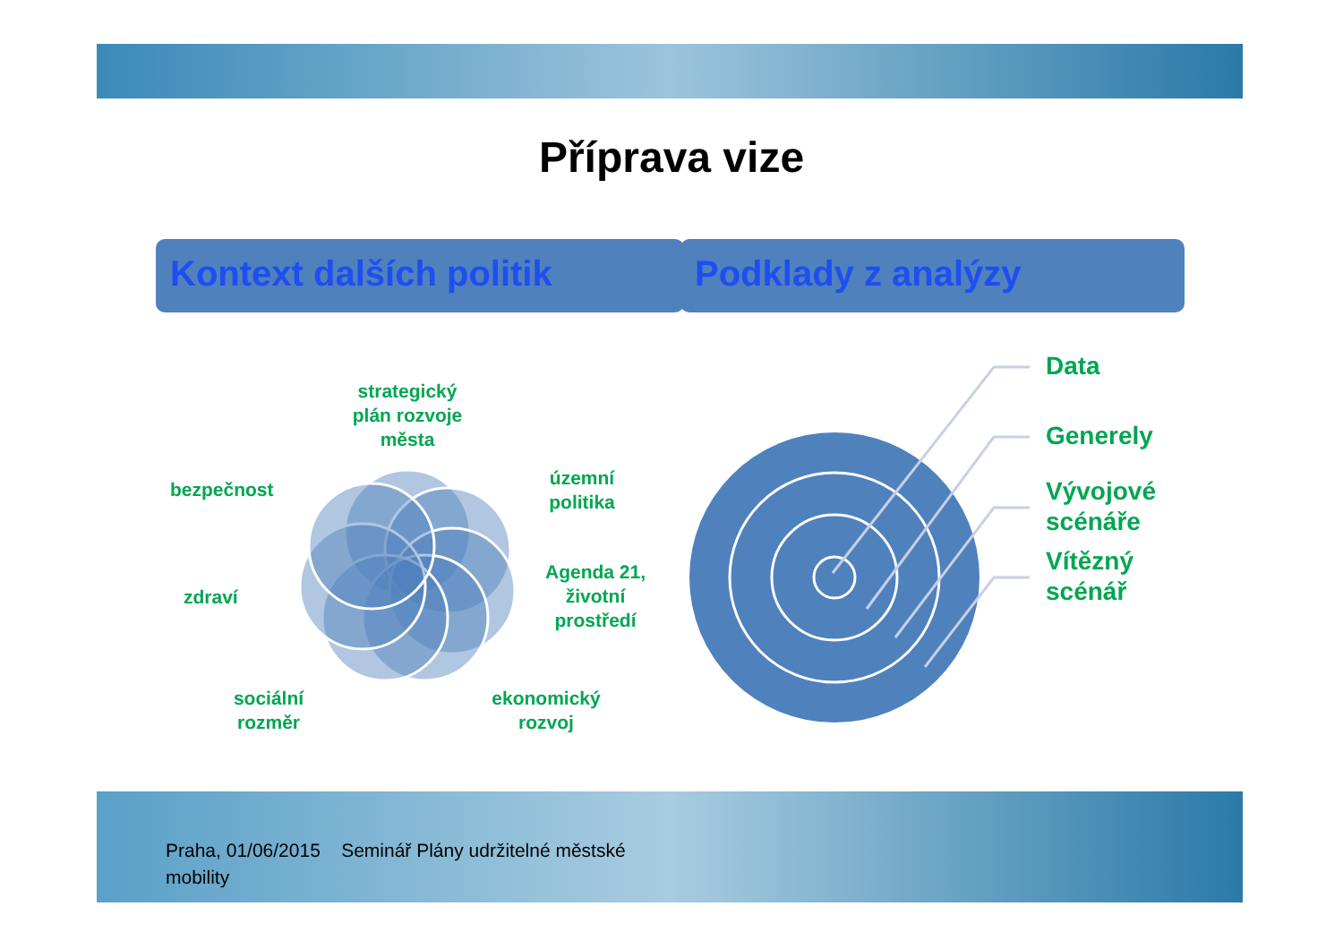Příprava vize
Kontext dalších politik Podklady z analýzy
strategický plán rozvoje města
bezpečnost
územní politika
zdraví
Agenda 21, životní prostředí
sociální rozměr
ekonomický rozvoj
Data
Generely
Vývojové
scénáře
Vítězný
scénář
Praha, 01/06/2015 Seminář Plány udržitelné městské mobility